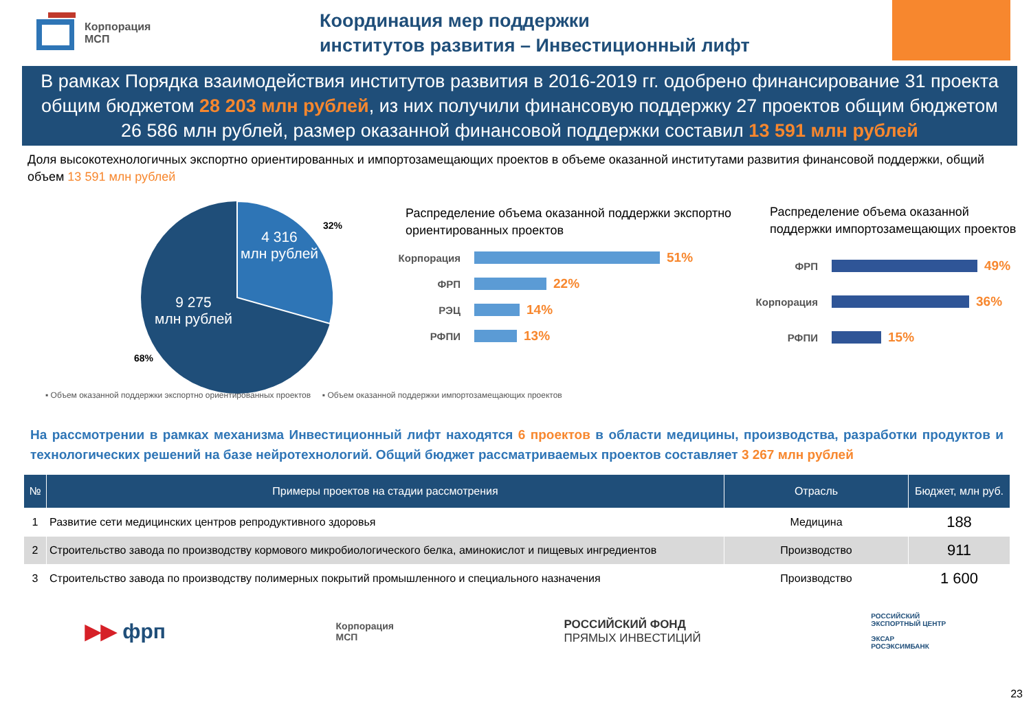Корпорация
МСП
Координация мер поддержки
институтов развития – Инвестиционный лифт
В рамках Порядка взаимодействия институтов развития в 2016-2019 гг. одобрено финансирование 31 проекта общим бюджетом 28 203 млн рублей, из них получили финансовую поддержку 27 проектов общим бюджетом 26 586 млн рублей, размер оказанной финансовой поддержки составил 13 591 млн рублей
Доля высокотехнологичных экспортно ориентированных и импортозамещающих проектов в объеме оказанной институтами развития финансовой поддержки, общий объем 13 591 млн рублей
4 316
млн рублей
32%
9 275
млн рублей
68%
▪ Объем оказанной поддержки экспортно ориентированных проектов ▪ Объем оказанной поддержки импортозамещающих проектов
Распределение объема оказанной поддержки экспортно ориентированных проектов
Корпорация 51%
ФРП 22%
РЭЦ 14%
РФПИ 13%
Распределение объема оказанной поддержки импортозамещающих проектов
ФРП 49%
Корпорация 36%
РФПИ 15%
На рассмотрении в рамках механизма Инвестиционный лифт находятся 6 проектов в области медицины, производства, разработки продуктов и технологических решений на базе нейротехнологий. Общий бюджет рассматриваемых проектов составляет 3 267 млн рублей
| № | Примеры проектов на стадии рассмотрения | Отрасль | Бюджет, млн руб. |
| --- | --- | --- | --- |
| 1 | Развитие сети медицинских центров репродуктивного здоровья | Медицина | 188 |
| 2 | Строительство завода по производству кормового микробиологического белка, аминокислот и пищевых ингредиентов | Производство | 911 |
| 3 | Строительство завода по производству полимерных покрытий промышленного и специального назначения | Производство | 1 600 |
▶▶ фрп
Корпорация
МСП
РОССИЙСКИЙ ФОНД
ПРЯМЫХ ИНВЕСТИЦИЙ
РОССИЙСКИЙ
ЭКСПОРТНЫЙ ЦЕНТР
ЭКСАР
РОСЭКСИМБАНК
23